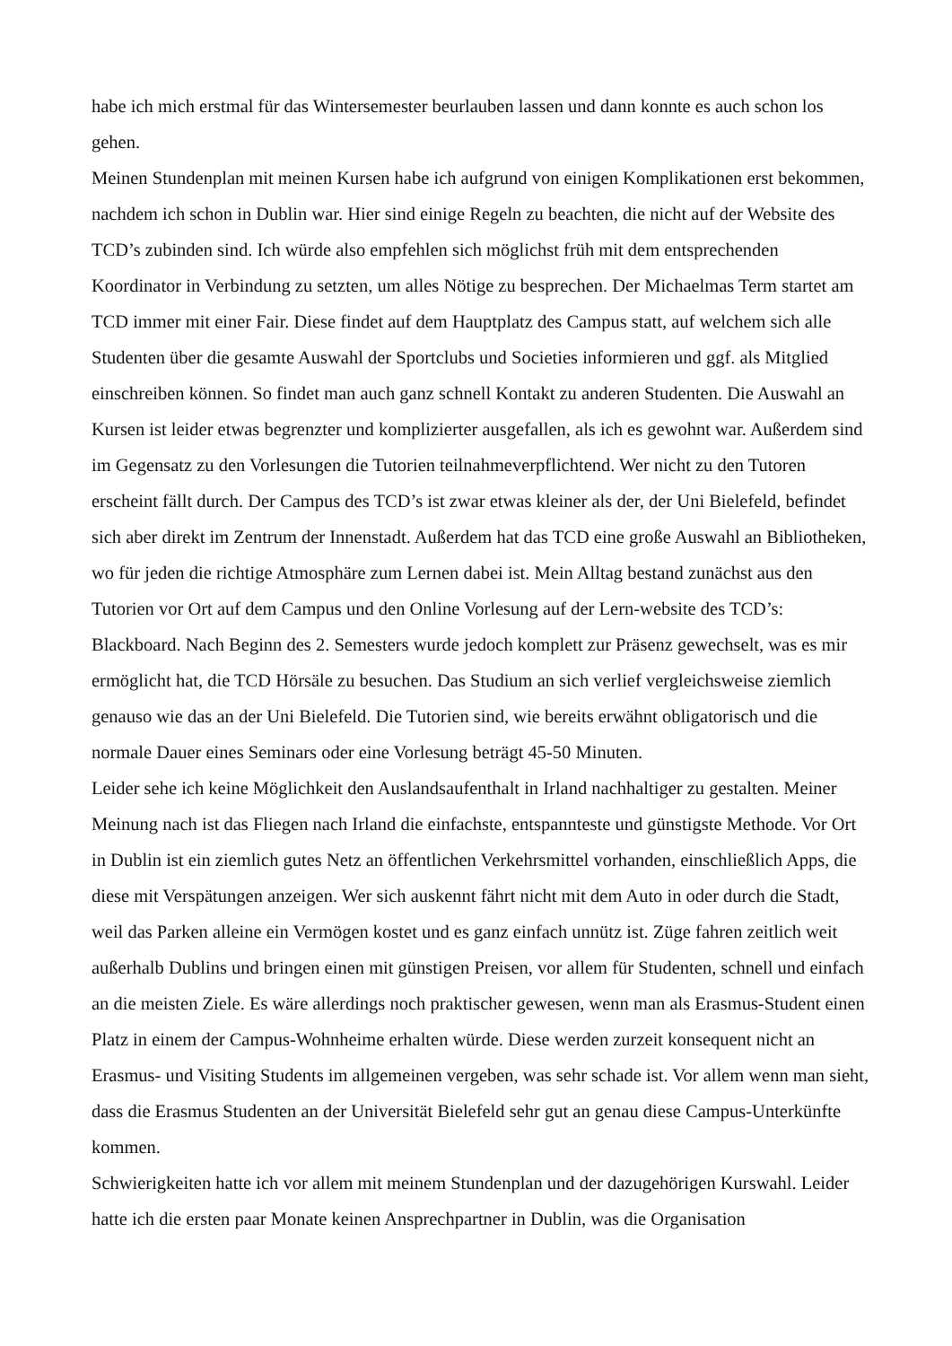habe ich mich erstmal für das Wintersemester beurlauben lassen und dann konnte es auch schon los gehen.
Meinen Stundenplan mit meinen Kursen habe ich aufgrund von einigen Komplikationen erst bekommen, nachdem ich schon in Dublin war. Hier sind einige Regeln zu beachten, die nicht auf der Website des TCD’s zubinden sind. Ich würde also empfehlen sich möglichst früh mit dem entsprechenden Koordinator in Verbindung zu setzten, um alles Nötige zu besprechen. Der Michaelmas Term startet am TCD immer mit einer Fair. Diese findet auf dem Hauptplatz des Campus statt, auf welchem sich alle Studenten über die gesamte Auswahl der Sportclubs und Societies informieren und ggf. als Mitglied einschreiben können. So findet man auch ganz schnell Kontakt zu anderen Studenten. Die Auswahl an Kursen ist leider etwas begrenzter und komplizierter ausgefallen, als ich es gewohnt war. Außerdem sind im Gegensatz zu den Vorlesungen die Tutorien teilnahmeverpflichtend. Wer nicht zu den Tutoren erscheint fällt durch. Der Campus des TCD’s ist zwar etwas kleiner als der, der Uni Bielefeld, befindet sich aber direkt im Zentrum der Innenstadt. Außerdem hat das TCD eine große Auswahl an Bibliotheken, wo für jeden die richtige Atmosphäre zum Lernen dabei ist. Mein Alltag bestand zunächst aus den Tutorien vor Ort auf dem Campus und den Online Vorlesung auf der Lern-website des TCD’s: Blackboard. Nach Beginn des 2. Semesters wurde jedoch komplett zur Präsenz gewechselt, was es mir ermöglicht hat, die TCD Hörsäle zu besuchen. Das Studium an sich verlief vergleichsweise ziemlich genauso wie das an der Uni Bielefeld. Die Tutorien sind, wie bereits erwähnt obligatorisch und die normale Dauer eines Seminars oder eine Vorlesung beträgt 45-50 Minuten.
Leider sehe ich keine Möglichkeit den Auslandsaufenthalt in Irland nachhaltiger zu gestalten. Meiner Meinung nach ist das Fliegen nach Irland die einfachste, entspannteste und günstigste Methode. Vor Ort in Dublin ist ein ziemlich gutes Netz an öffentlichen Verkehrsmittel vorhanden, einschließlich Apps, die diese mit Verspätungen anzeigen. Wer sich auskennt fährt nicht mit dem Auto in oder durch die Stadt, weil das Parken alleine ein Vermögen kostet und es ganz einfach unnütz ist. Züge fahren zeitlich weit außerhalb Dublins und bringen einen mit günstigen Preisen, vor allem für Studenten, schnell und einfach an die meisten Ziele. Es wäre allerdings noch praktischer gewesen, wenn man als Erasmus-Student einen Platz in einem der Campus-Wohnheime erhalten würde. Diese werden zurzeit konsequent nicht an Erasmus- und Visiting Students im allgemeinen vergeben, was sehr schade ist. Vor allem wenn man sieht, dass die Erasmus Studenten an der Universität Bielefeld sehr gut an genau diese Campus-Unterkünfte kommen.
Schwierigkeiten hatte ich vor allem mit meinem Stundenplan und der dazugehörigen Kurswahl. Leider hatte ich die ersten paar Monate keinen Ansprechpartner in Dublin, was die Organisation